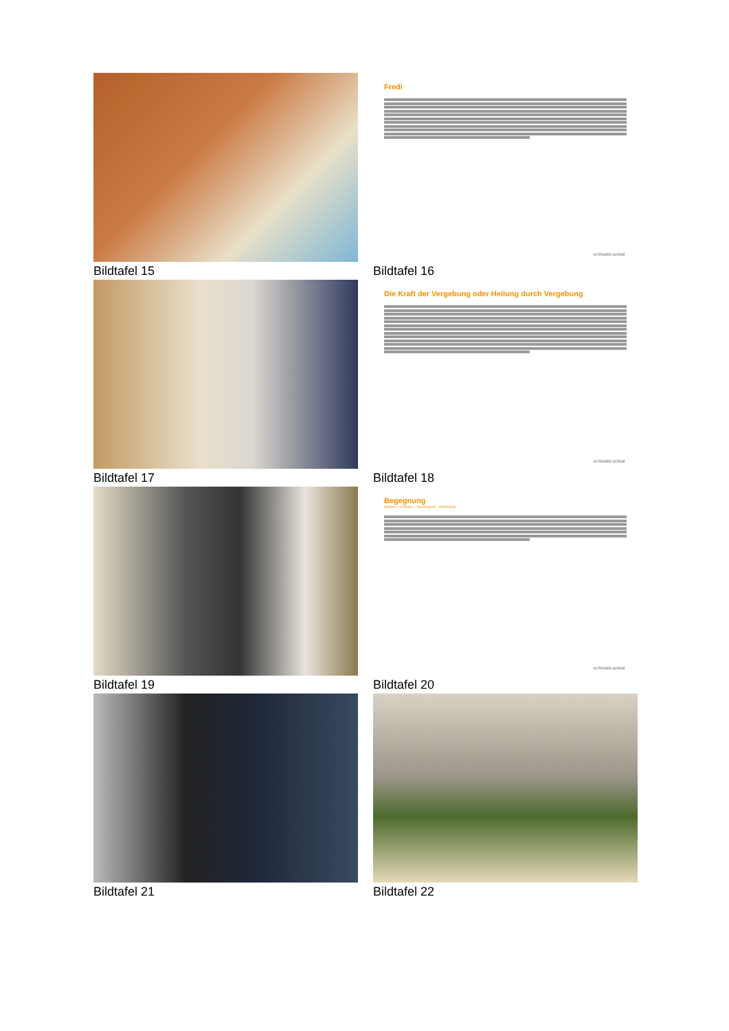Bildtafel 15
Fredi
ALTENSEELSORGE
Bildtafel 16
Bildtafel 17
Die Kraft der Vergebung oder Heilung durch Vergebung
ALTENSEELSORGE
Bildtafel 18
Bildtafel 19
Begegnung
Moslem – Christen – Seelsorgerin - Ordensfrau
ALTENSEELSORGE
Bildtafel 20
Bildtafel 21
Bildtafel 22